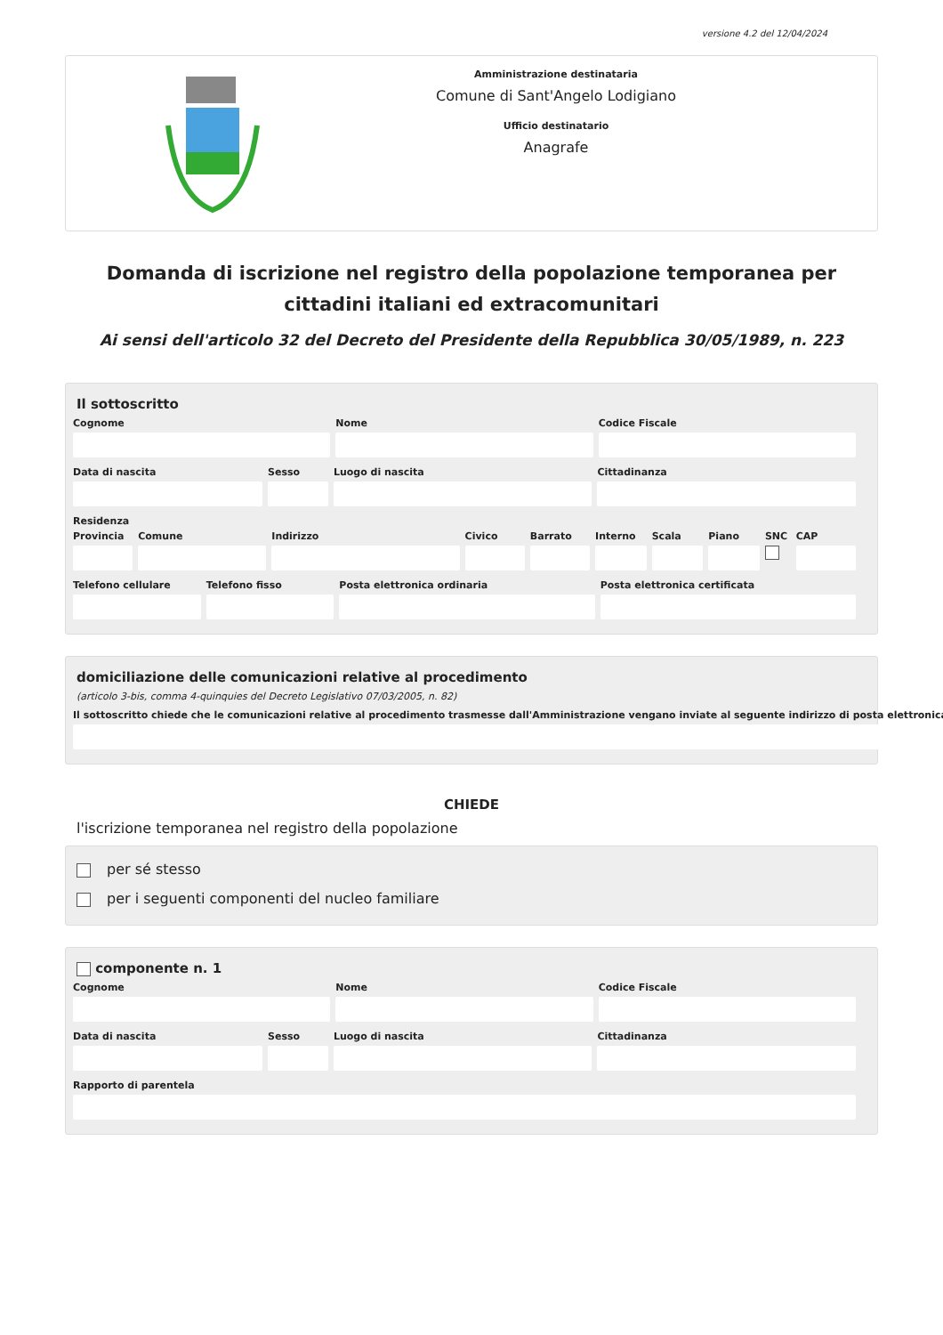versione 4.2 del 12/04/2024
Amministrazione destinataria
Comune di Sant'Angelo Lodigiano
Ufficio destinatario
Anagrafe
Domanda di iscrizione nel registro della popolazione temporanea per cittadini italiani ed extracomunitari
Ai sensi dell'articolo 32 del Decreto del Presidente della Repubblica 30/05/1989, n. 223
Il sottoscritto
Cognome Nome Codice Fiscale
Data di nascita Sesso Luogo di nascita Cittadinanza
Residenza
Provincia Comune Indirizzo Civico Barrato Interno Scala Piano SNC CAP
Telefono cellulare Telefono fisso Posta elettronica ordinaria Posta elettronica certificata
domiciliazione delle comunicazioni relative al procedimento
(articolo 3-bis, comma 4-quinquies del Decreto Legislativo 07/03/2005, n. 82)
Il sottoscritto chiede che le comunicazioni relative al procedimento trasmesse dall'Amministrazione vengano inviate al seguente indirizzo di posta elettronica
CHIEDE
l'iscrizione temporanea nel registro della popolazione
per sé stesso
per i seguenti componenti del nucleo familiare
componente n. 1
Cognome Nome Codice Fiscale
Data di nascita Sesso Luogo di nascita Cittadinanza
Rapporto di parentela